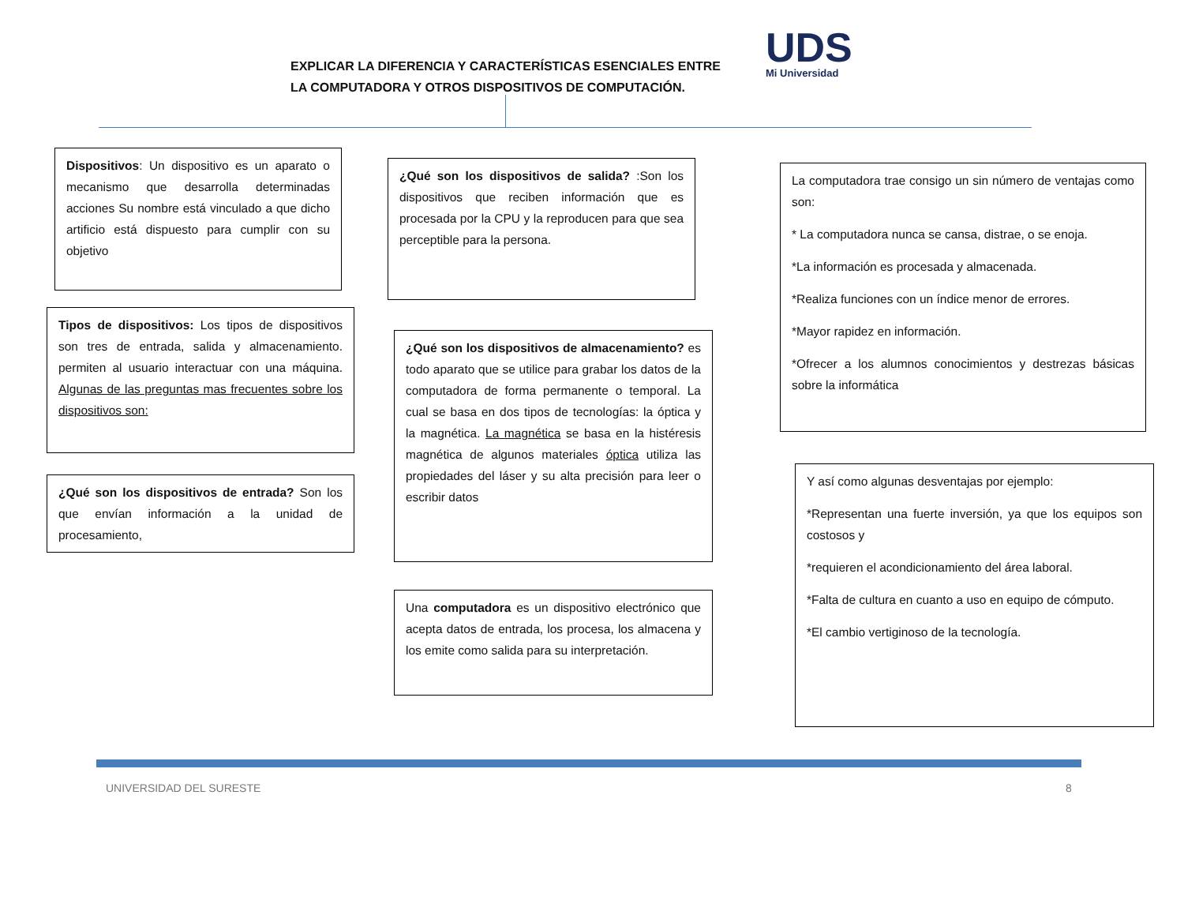EXPLICAR LA DIFERENCIA Y CARACTERÍSTICAS ESENCIALES ENTRE
LA COMPUTADORA Y OTROS DISPOSITIVOS DE COMPUTACIÓN.
UDS
Mi Universidad
Dispositivos: Un dispositivo es un aparato o mecanismo que desarrolla determinadas acciones Su nombre está vinculado a que dicho artificio está dispuesto para cumplir con su objetivo
Tipos de dispositivos: Los tipos de dispositivos son tres de entrada, salida y almacenamiento. permiten al usuario interactuar con una máquina. Algunas de las preguntas mas frecuentes sobre los dispositivos son:
¿Qué son los dispositivos de entrada? Son los que envían información a la unidad de procesamiento,
¿Qué son los dispositivos de salida? :Son los dispositivos que reciben información que es procesada por la CPU y la reproducen para que sea perceptible para la persona.
¿Qué son los dispositivos de almacenamiento? es todo aparato que se utilice para grabar los datos de la computadora de forma permanente o temporal. La cual se basa en dos tipos de tecnologías: la óptica y la magnética. La magnética se basa en la histéresis magnética de algunos materiales óptica utiliza las propiedades del láser y su alta precisión para leer o escribir datos
Una computadora es un dispositivo electrónico que acepta datos de entrada, los procesa, los almacena y los emite como salida para su interpretación.
La computadora trae consigo un sin número de ventajas como son:
* La computadora nunca se cansa, distrae, o se enoja.
*La información es procesada y almacenada.
*Realiza funciones con un índice menor de errores.
*Mayor rapidez en información.
*Ofrecer a los alumnos conocimientos y destrezas básicas sobre la informática
Y así como algunas desventajas por ejemplo:
*Representan una fuerte inversión, ya que los equipos son costosos y
*requieren el acondicionamiento del área laboral.
*Falta de cultura en cuanto a uso en equipo de cómputo.
*El cambio vertiginoso de la tecnología.
UNIVERSIDAD DEL SURESTE 8